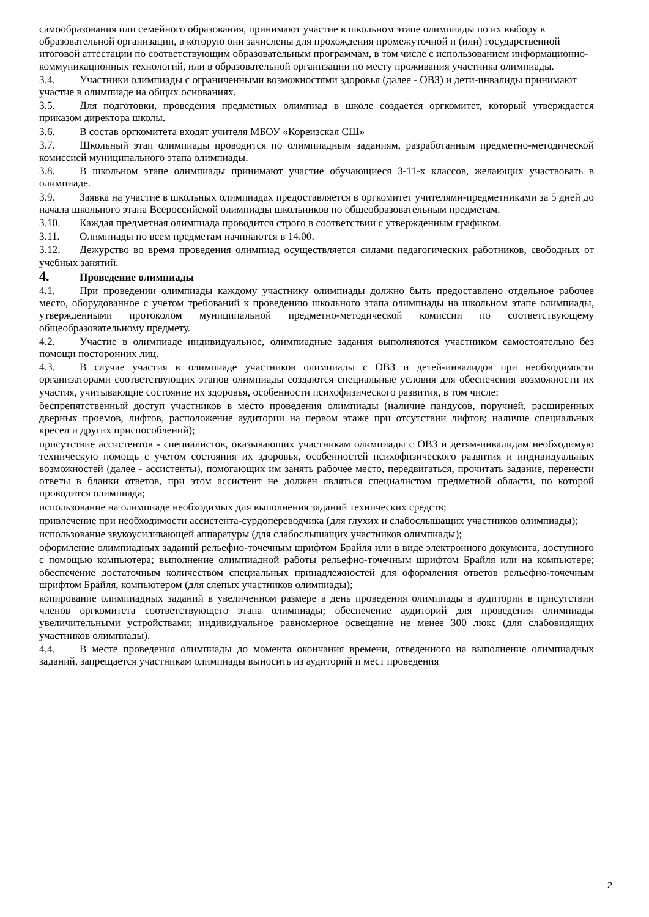самообразования или семейного образования, принимают участие в школьном этапе олимпиады по их выбору в образовательной организации, в которую они зачислены для прохождения промежуточной и (или) государственной итоговой аттестации по соответствующим образовательным программам, в том числе с использованием информационно-коммуникационных технологий, или в образовательной организации по месту проживания участника олимпиады.
3.4. Участники олимпиады с ограниченными возможностями здоровья (далее - ОВЗ) и дети-инвалиды принимают участие в олимпиаде на общих основаниях.
3.5. Для подготовки, проведения предметных олимпиад в школе создается оргкомитет, который утверждается приказом директора школы.
3.6. В состав оргкомитета входят учителя МБОУ «Кореизская СШ»
3.7. Школьный этап олимпиады проводится по олимпиадным заданиям, разработанным предметно-методической комиссией муниципального этапа олимпиады.
3.8. В школьном этапе олимпиады принимают участие обучающиеся 3-11-х классов, желающих участвовать в олимпиаде.
3.9. Заявка на участие в школьных олимпиадах предоставляется в оргкомитет учителями-предметниками за 5 дней до начала школьного этапа Всероссийской олимпиады школьников по общеобразовательным предметам.
3.10. Каждая предметная олимпиада проводится строго в соответствии с утвержденным графиком.
3.11. Олимпиады по всем предметам начинаются в 14.00.
3.12. Дежурство во время проведения олимпиад осуществляется силами педагогических работников, свободных от учебных занятий.
4. Проведение олимпиады
4.1. При проведении олимпиады каждому участнику олимпиады должно быть предоставлено отдельное рабочее место, оборудованное с учетом требований к проведению школьного этапа олимпиады на школьном этапе олимпиады, утвержденными протоколом муниципальной предметно-методической комиссии по соответствующему общеобразовательному предмету.
4.2. Участие в олимпиаде индивидуальное, олимпиадные задания выполняются участником самостоятельно без помощи посторонних лиц.
4.3. В случае участия в олимпиаде участников олимпиады с ОВЗ и детей-инвалидов при необходимости организаторами соответствующих этапов олимпиады создаются специальные условия для обеспечения возможности их участия, учитывающие состояние их здоровья, особенности психофизического развития, в том числе:
беспрепятственный доступ участников в место проведения олимпиады (наличие пандусов, поручней, расширенных дверных проемов, лифтов, расположение аудитории на первом этаже при отсутствии лифтов; наличие специальных кресел и других приспособлений);
присутствие ассистентов - специалистов, оказывающих участникам олимпиады с ОВЗ и детям-инвалидам необходимую техническую помощь с учетом состояния их здоровья, особенностей психофизического развития и индивидуальных возможностей (далее - ассистенты), помогающих им занять рабочее место, передвигаться, прочитать задание, перенести ответы в бланки ответов, при этом ассистент не должен являться специалистом предметной области, по которой проводится олимпиада;
использование на олимпиаде необходимых для выполнения заданий технических средств;
привлечение при необходимости ассистента-сурдопереводчика (для глухих и слабослышащих участников олимпиады);
использование звукоусиливающей аппаратуры (для слабослышащих участников олимпиады);
оформление олимпиадных заданий рельефно-точечным шрифтом Брайля или в виде электронного документа, доступного с помощью компьютера; выполнение олимпиадной работы рельефно-точечным шрифтом Брайля или на компьютере; обеспечение достаточным количеством специальных принадлежностей для оформления ответов рельефно-точечным шрифтом Брайля, компьютером (для слепых участников олимпиады);
копирование олимпиадных заданий в увеличенном размере в день проведения олимпиады в аудитории в присутствии членов оргкомитета соответствующего этапа олимпиады; обеспечение аудиторий для проведения олимпиады увеличительными устройствами; индивидуальное равномерное освещение не менее 300 люкс (для слабовидящих участников олимпиады).
4.4. В месте проведения олимпиады до момента окончания времени, отведенного на выполнение олимпиадных заданий, запрещается участникам олимпиады выносить из аудиторий и мест проведения
2